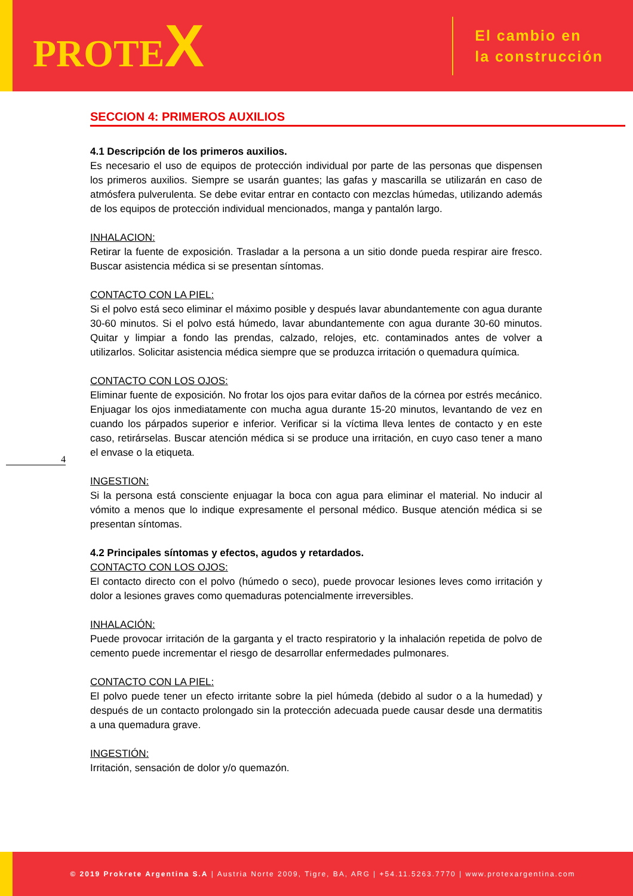PROTEX
El cambio en
la construcción
SECCION 4: PRIMEROS AUXILIOS
4.1 Descripción de los primeros auxilios.
Es necesario el uso de equipos de protección individual por parte de las personas que dispensen los primeros auxilios. Siempre se usarán guantes; las gafas y mascarilla se utilizarán en caso de atmósfera pulverulenta. Se debe evitar entrar en contacto con mezclas húmedas, utilizando además de los equipos de protección individual mencionados, manga y pantalón largo.
INHALACION:
Retirar la fuente de exposición. Trasladar a la persona a un sitio donde pueda respirar aire fresco. Buscar asistencia médica si se presentan síntomas.
CONTACTO CON LA PIEL:
Si el polvo está seco eliminar el máximo posible y después lavar abundantemente con agua durante 30-60 minutos. Si el polvo está húmedo, lavar abundantemente con agua durante 30-60 minutos. Quitar y limpiar a fondo las prendas, calzado, relojes, etc. contaminados antes de volver a utilizarlos. Solicitar asistencia médica siempre que se produzca irritación o quemadura química.
CONTACTO CON LOS OJOS:
Eliminar fuente de exposición. No frotar los ojos para evitar daños de la córnea por estrés mecánico. Enjuagar los ojos inmediatamente con mucha agua durante 15-20 minutos, levantando de vez en cuando los párpados superior e inferior. Verificar si la víctima lleva lentes de contacto y en este caso, retirárselas. Buscar atención médica si se produce una irritación, en cuyo caso tener a mano el envase o la etiqueta.
INGESTION:
Si la persona está consciente enjuagar la boca con agua para eliminar el material. No inducir al vómito a menos que lo indique expresamente el personal médico. Busque atención médica si se presentan síntomas.
4.2 Principales síntomas y efectos, agudos y retardados.
CONTACTO CON LOS OJOS:
El contacto directo con el polvo (húmedo o seco), puede provocar lesiones leves como irritación y dolor a lesiones graves como quemaduras potencialmente irreversibles.
INHALACIÓN:
Puede provocar irritación de la garganta y el tracto respiratorio y la inhalación repetida de polvo de cemento puede incrementar el riesgo de desarrollar enfermedades pulmonares.
CONTACTO CON LA PIEL:
El polvo puede tener un efecto irritante sobre la piel húmeda (debido al sudor o a la humedad) y después de un contacto prolongado sin la protección adecuada puede causar desde una dermatitis a una quemadura grave.
INGESTIÓN:
Irritación, sensación de dolor y/o quemazón.
4
© 2019 Prokrete Argentina S.A | Austria Norte 2009, Tigre, BA, ARG | +54.11.5263.7770 | www.protexargentina.com